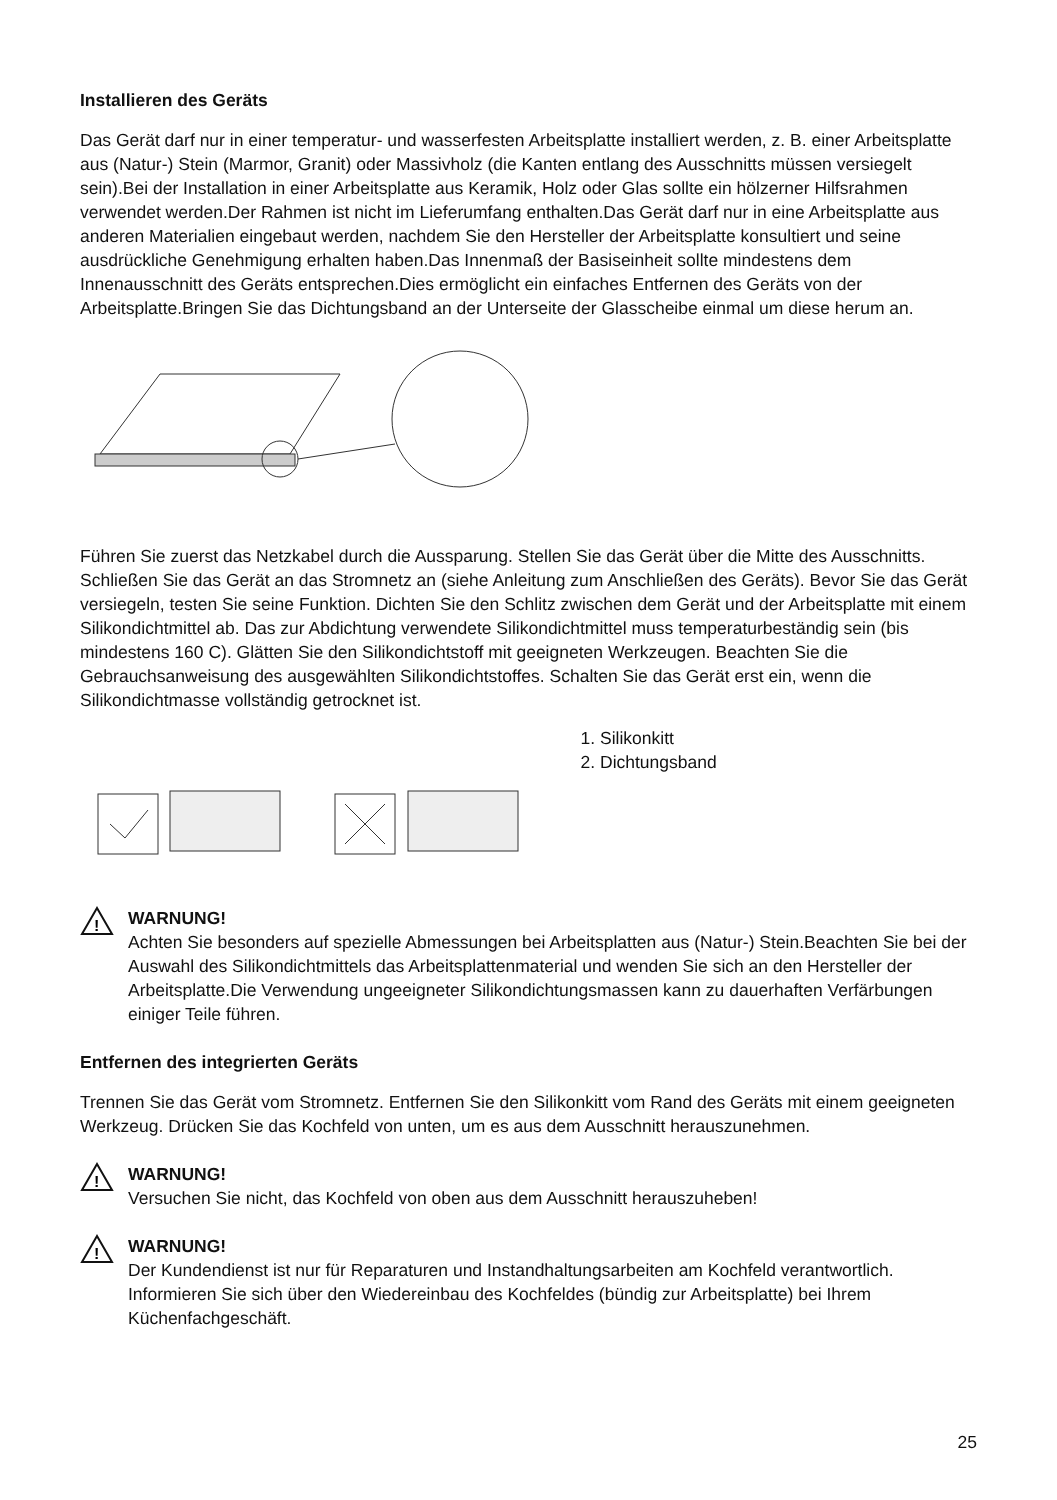Installieren des Geräts
Das Gerät darf nur in einer temperatur- und wasserfesten Arbeitsplatte installiert werden, z. B. einer Arbeitsplatte aus (Natur-) Stein (Marmor, Granit) oder Massivholz (die Kanten entlang des Ausschnitts müssen versiegelt sein).Bei der Installation in einer Arbeitsplatte aus Keramik, Holz oder Glas sollte ein hölzerner Hilfsrahmen verwendet werden.Der Rahmen ist nicht im Lieferumfang enthalten.Das Gerät darf nur in eine Arbeitsplatte aus anderen Materialien eingebaut werden, nachdem Sie den Hersteller der Arbeitsplatte konsultiert und seine ausdrückliche Genehmigung erhalten haben.Das Innenmaß der Basiseinheit sollte mindestens dem Innenausschnitt des Geräts entsprechen.Dies ermöglicht ein einfaches Entfernen des Geräts von der Arbeitsplatte.Bringen Sie das Dichtungsband an der Unterseite der Glasscheibe einmal um diese herum an.
Führen Sie zuerst das Netzkabel durch die Aussparung. Stellen Sie das Gerät über die Mitte des Ausschnitts. Schließen Sie das Gerät an das Stromnetz an (siehe Anleitung zum Anschließen des Geräts). Bevor Sie das Gerät versiegeln, testen Sie seine Funktion. Dichten Sie den Schlitz zwischen dem Gerät und der Arbeitsplatte mit einem Silikondichtmittel ab. Das zur Abdichtung verwendete Silikondichtmittel muss temperaturbeständig sein (bis mindestens 160 C). Glätten Sie den Silikondichtstoff mit geeigneten Werkzeugen. Beachten Sie die Gebrauchsanweisung des ausgewählten Silikondichtstoffes. Schalten Sie das Gerät erst ein, wenn die Silikondichtmasse vollständig getrocknet ist.
1. Silikonkitt
2. Dichtungsband
!
WARNUNG!
Achten Sie besonders auf spezielle Abmessungen bei Arbeitsplatten aus (Natur-) Stein.Beachten Sie bei der Auswahl des Silikondichtmittels das Arbeitsplattenmaterial und wenden Sie sich an den Hersteller der Arbeitsplatte.Die Verwendung ungeeigneter Silikondichtungsmassen kann zu dauerhaften Verfärbungen einiger Teile führen.
Entfernen des integrierten Geräts
Trennen Sie das Gerät vom Stromnetz. Entfernen Sie den Silikonkitt vom Rand des Geräts mit einem geeigneten Werkzeug. Drücken Sie das Kochfeld von unten, um es aus dem Ausschnitt herauszunehmen.
!
WARNUNG!
Versuchen Sie nicht, das Kochfeld von oben aus dem Ausschnitt herauszuheben!
!
WARNUNG!
Der Kundendienst ist nur für Reparaturen und Instandhaltungsarbeiten am Kochfeld verantwortlich. Informieren Sie sich über den Wiedereinbau des Kochfeldes (bündig zur Arbeitsplatte) bei Ihrem Küchenfachgeschäft.
25